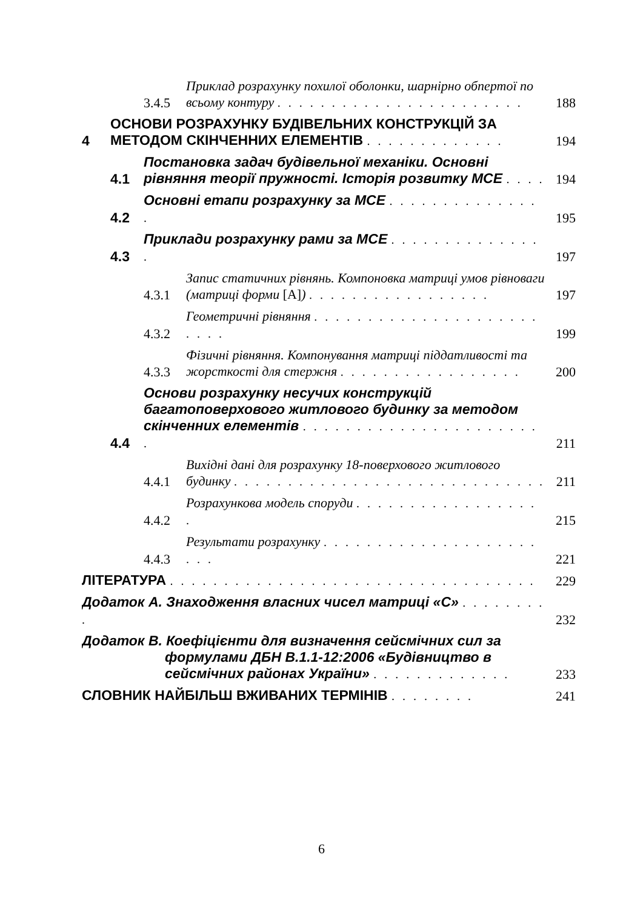3.4.5 Приклад розрахунку похилої оболонки, шарнірно обпертої по всьому контуру . . . . . . . . . . . . . . . . . . . . . . . 188
4 ОСНОВИ РОЗРАХУНКУ БУДІВЕЛЬНИХ КОНСТРУКЦІЙ ЗА МЕТОДОМ СКІНЧЕННИХ ЕЛЕМЕНТІВ . . . . . . . . . . . . . 194
4.1 Постановка задач будівельної механіки. Основні рівняння теорії пружності. Історія розвитку МСЕ . . . . 194
4.2 Основні етапи розрахунку за МСЕ . . . . . . . . . . . . . . . 195
4.3 Приклади розрахунку рами за МСЕ . . . . . . . . . . . . . . . 197
4.3.1 Запис статичних рівнянь. Компоновка матриці умов рівноваги (матриці форми [A]) . . . . . . . . . . . . . . . . . 197
4.3.2 Геометричні рівняння . . . . . . . . . . . . . . . . . . . . . . . . . 199
4.3.3 Фізичні рівняння. Компонування матриці піддатливості та жорсткості для стержня . . . . . . . . . . . . . . . . . 200
4.4 Основи розрахунку несучих конструкцій багатоповерхового житлового будинку за методом скінченних елементів . . . . . . . . . . . . . . . . . . . . . . . 211
4.4.1 Вихідні дані для розрахунку 18-поверхового житлового будинку . . . . . . . . . . . . . . . . . . . . . . . . . . . . . 211
4.4.2 Розрахункова модель споруди . . . . . . . . . . . . . . . . . . 215
4.4.3 Результати розрахунку . . . . . . . . . . . . . . . . . . . . . . . 221
ЛІТЕРАТУРА . . . . . . . . . . . . . . . . . . . . . . . . . . . . . . . . . . 229
Додаток А. Знаходження власних чисел матриці «С» . . . . . . . . . 232
Додаток В. Коефіцієнти для визначення сейсмічних сил за
формулами ДБН В.1.1-12:2006 «Будівництво в
сейсмічних районах України» . . . . . . . . . . . . . 233
СЛОВНИК НАЙБІЛЬШ ВЖИВАНИХ ТЕРМІНІВ . . . . . . . . 241
6